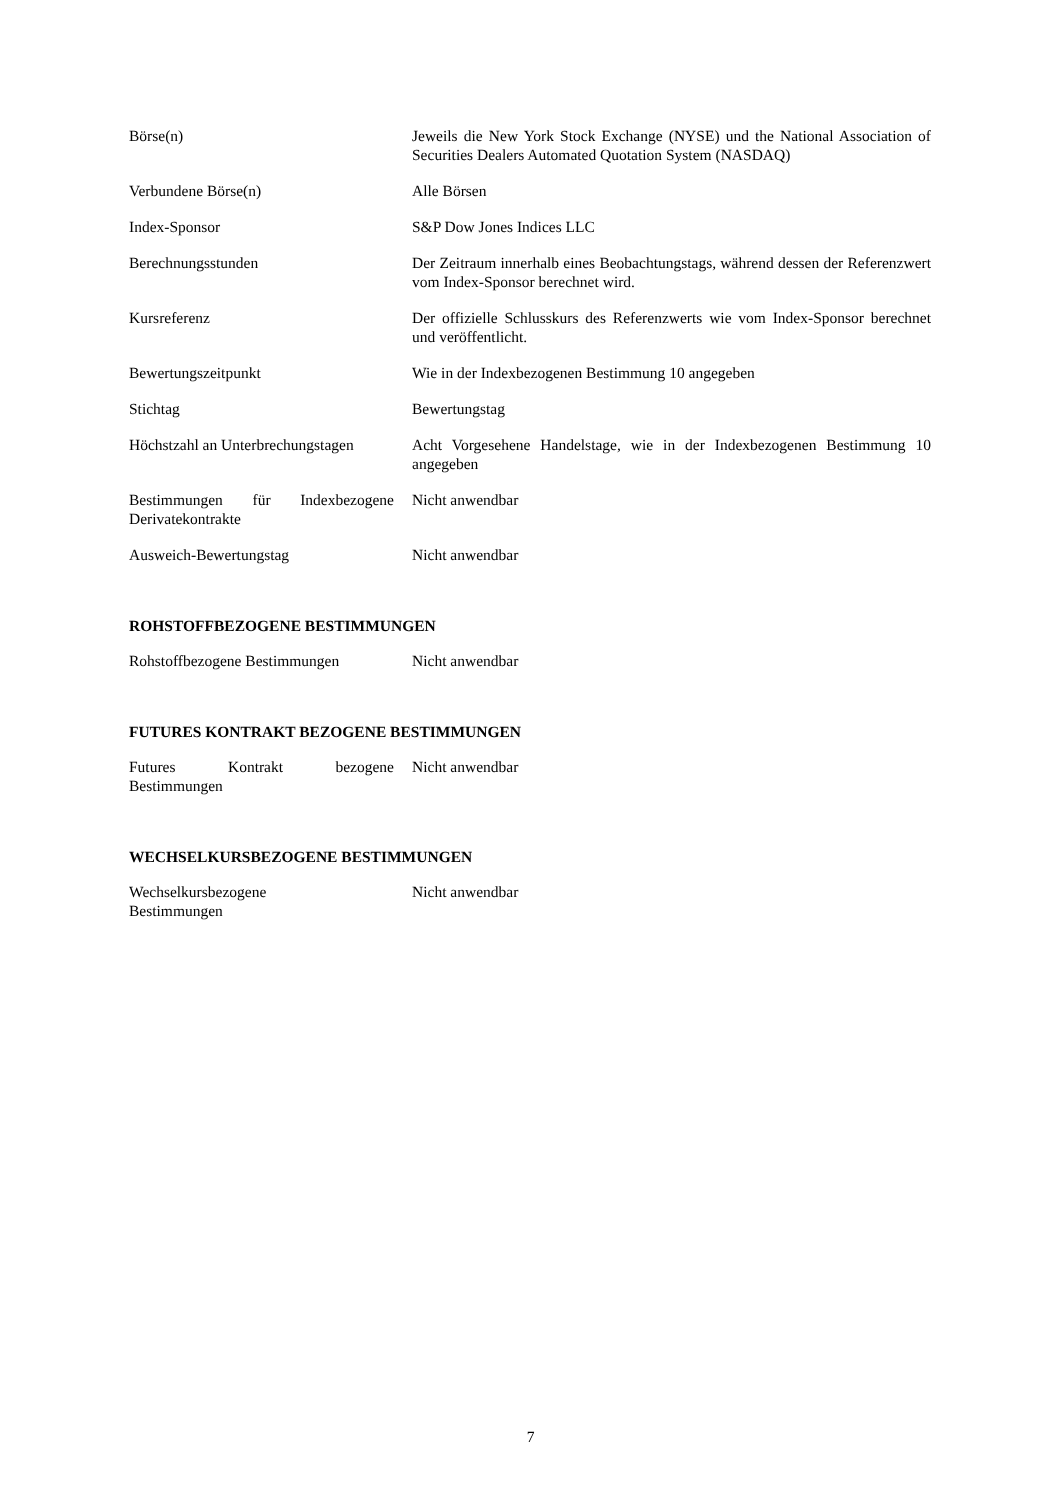| Börse(n) | Jeweils die New York Stock Exchange (NYSE) und the National Association of Securities Dealers Automated Quotation System (NASDAQ) |
| Verbundene Börse(n) | Alle Börsen |
| Index-Sponsor | S&P Dow Jones Indices LLC |
| Berechnungsstunden | Der Zeitraum innerhalb eines Beobachtungstags, während dessen der Referenzwert vom Index-Sponsor berechnet wird. |
| Kursreferenz | Der offizielle Schlusskurs des Referenzwerts wie vom Index-Sponsor berechnet und veröffentlicht. |
| Bewertungszeitpunkt | Wie in der Indexbezogenen Bestimmung 10 angegeben |
| Stichtag | Bewertungstag |
| Höchstzahl an Unterbrechungstagen | Acht Vorgesehene Handelstage, wie in der Indexbezogenen Bestimmung 10 angegeben |
| Bestimmungen für Indexbezogene Derivatekontrakte | Nicht anwendbar |
| Ausweich-Bewertungstag | Nicht anwendbar |
ROHSTOFFBEZOGENE BESTIMMUNGEN
| Rohstoffbezogene Bestimmungen | Nicht anwendbar |
FUTURES KONTRAKT BEZOGENE BESTIMMUNGEN
| Futures Kontrakt bezogene Bestimmungen | Nicht anwendbar |
WECHSELKURSBEZOGENE BESTIMMUNGEN
| Wechselkursbezogene Bestimmungen | Nicht anwendbar |
7